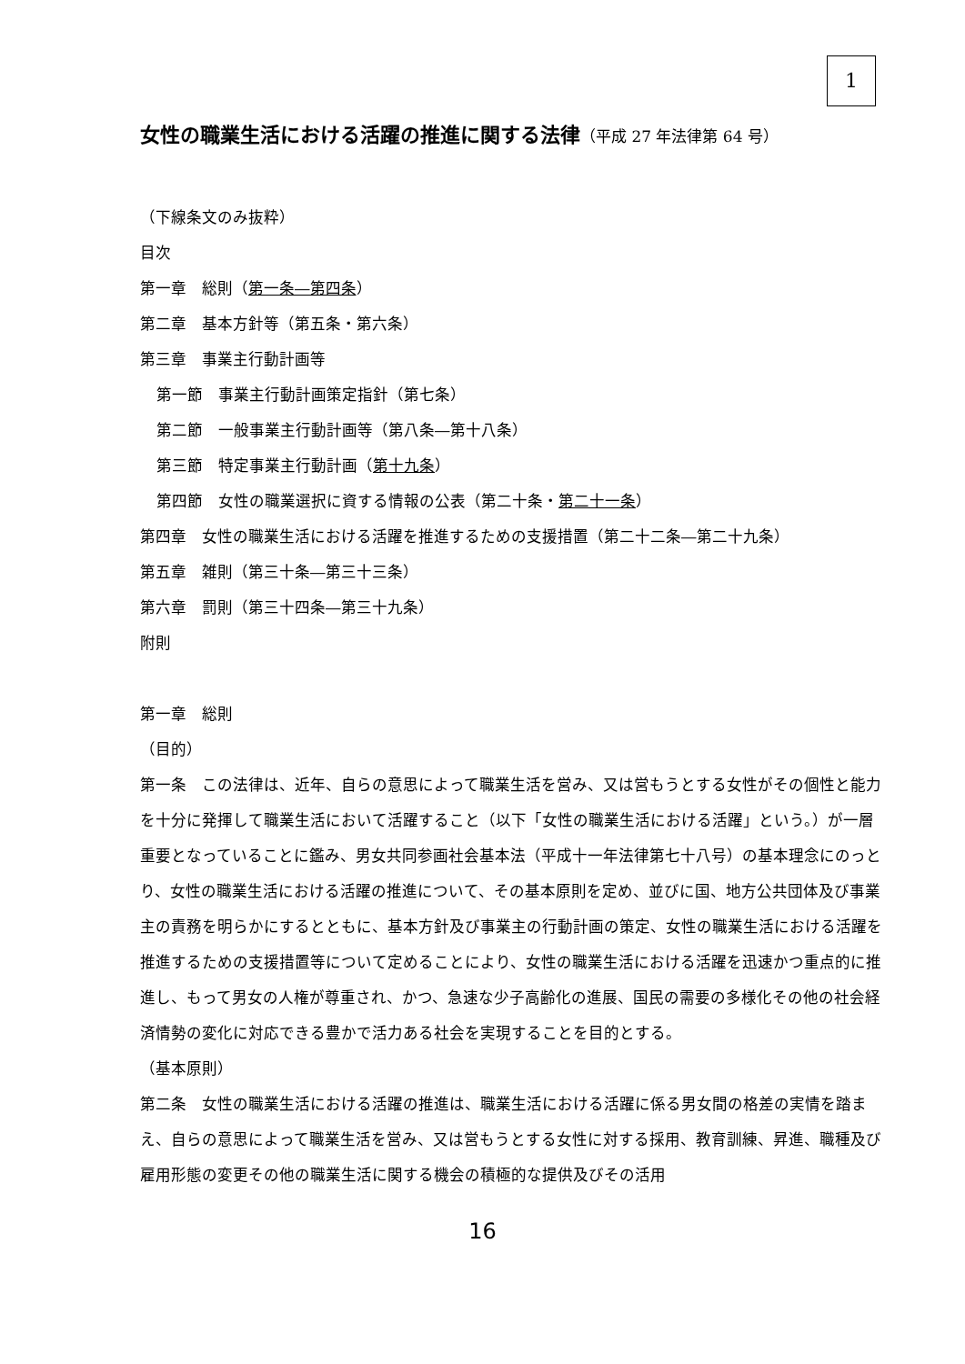1
女性の職業生活における活躍の推進に関する法律（平成 27 年法律第 64 号）
（下線条文のみ抜粋）
目次
第一章　総則（第一条―第四条）
第二章　基本方針等（第五条・第六条）
第三章　事業主行動計画等
第一節　事業主行動計画策定指針（第七条）
第二節　一般事業主行動計画等（第八条―第十八条）
第三節　特定事業主行動計画（第十九条）
第四節　女性の職業選択に資する情報の公表（第二十条・第二十一条）
第四章　女性の職業生活における活躍を推進するための支援措置（第二十二条―第二十九条）
第五章　雑則（第三十条―第三十三条）
第六章　罰則（第三十四条―第三十九条）
附則
第一章　総則
（目的）
第一条　この法律は、近年、自らの意思によって職業生活を営み、又は営もうとする女性がその個性と能力を十分に発揮して職業生活において活躍すること（以下「女性の職業生活における活躍」という。）が一層重要となっていることに鑑み、男女共同参画社会基本法（平成十一年法律第七十八号）の基本理念にのっとり、女性の職業生活における活躍の推進について、その基本原則を定め、並びに国、地方公共団体及び事業主の責務を明らかにするとともに、基本方針及び事業主の行動計画の策定、女性の職業生活における活躍を推進するための支援措置等について定めることにより、女性の職業生活における活躍を迅速かつ重点的に推進し、もって男女の人権が尊重され、かつ、急速な少子高齢化の進展、国民の需要の多様化その他の社会経済情勢の変化に対応できる豊かで活力ある社会を実現することを目的とする。
（基本原則）
第二条　女性の職業生活における活躍の推進は、職業生活における活躍に係る男女間の格差の実情を踏まえ、自らの意思によって職業生活を営み、又は営もうとする女性に対する採用、教育訓練、昇進、職種及び雇用形態の変更その他の職業生活に関する機会の積極的な提供及びその活用
16